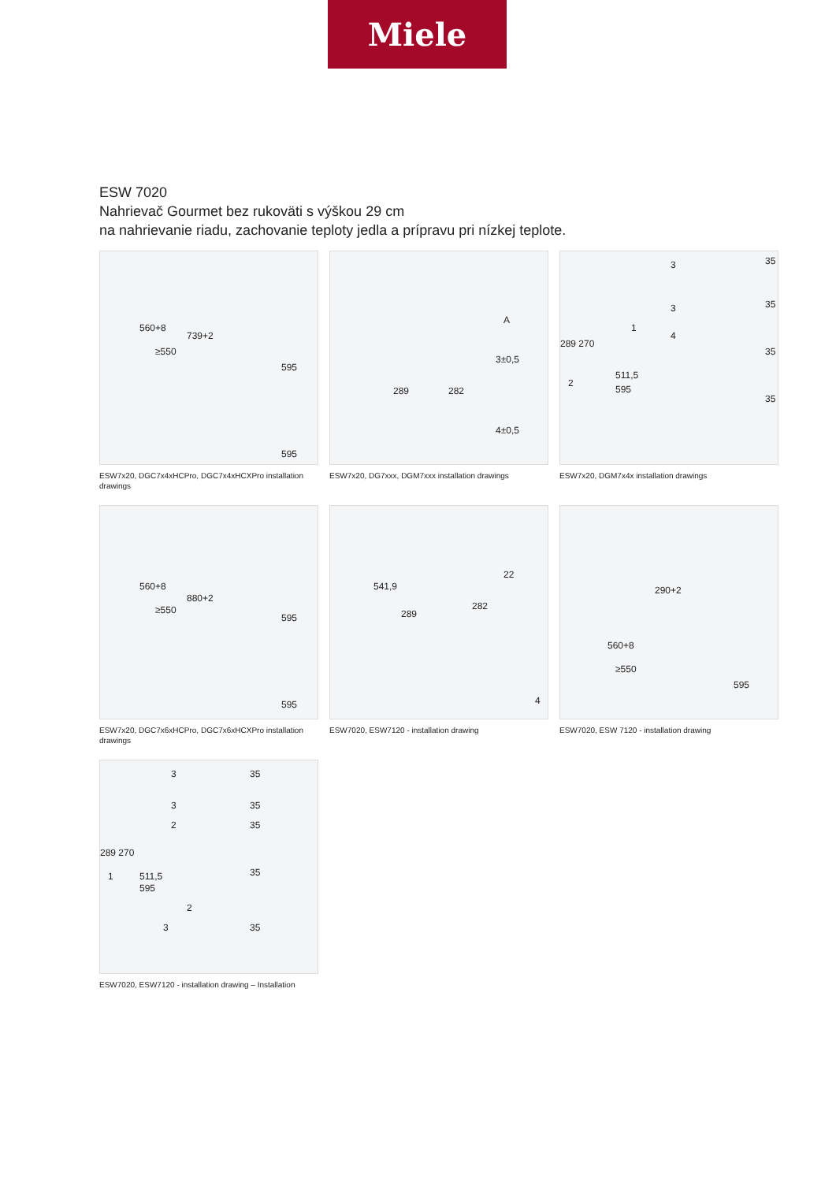Miele
ESW 7020
Nahrievač Gourmet bez rukoväti s výškou 29 cm
na nahrievanie riadu, zachovanie teploty jedla a prípravu pri nízkej teplote.
560+8
≥550
739+2
595
595
ESW7x20, DGC7x4xHCPro, DGC7x4xHCXPro installation drawings
289 282
A
3±0,5
4±0,5
ESW7x20, DG7xxx, DGM7xxx installation drawings
289 270
1
2
511,5
595
3
3
4
35
35
35
35
ESW7x20, DGM7x4x installation drawings
560+8
≥550
880+2
595
595
ESW7x20, DGC7x6xHCPro, DGC7x6xHCXPro installation drawings
541,9
289
282
22
4
ESW7020, ESW7120 - installation drawing
290+2
560+8
≥550
595
ESW7020, ESW 7120 - installation drawing
289 270
1 511,5
595
3
3
2
35
35
35
35
2
3 35
ESW7020, ESW7120 - installation drawing – Installation